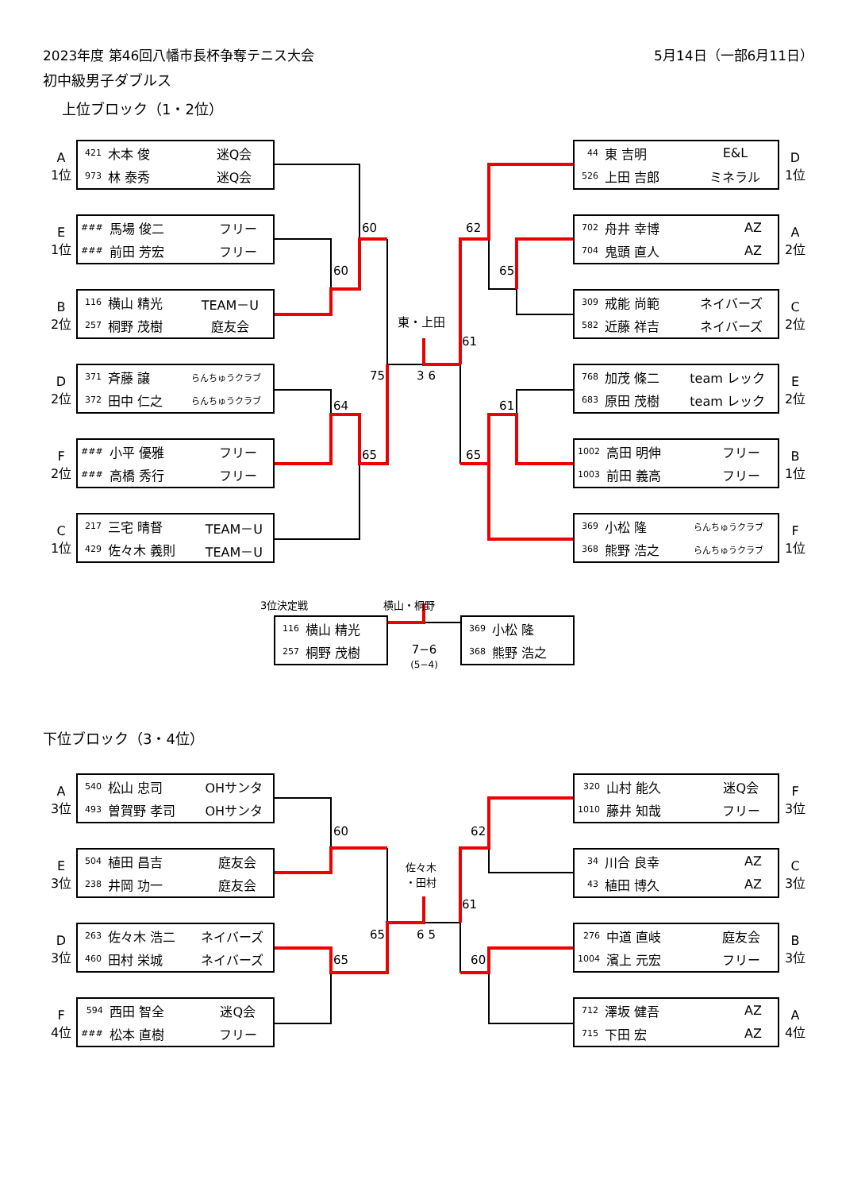2023年度 第46回八幡市長杯争奪テニス大会 5月14日（一部6月11日）
初中級男子ダブルス
上位ブロック（1・2位）
A
1位
| 421 | 木本 俊 | 迷Q会 |
| 973 | 林 泰秀 | 迷Q会 |
| 44 | 東 吉明 | E&L |
| 526 | 上田 吉郎 | ミネラル |
D
1位
E
1位
| ### | 馬場 俊二 | フリー |
| ### | 前田 芳宏 | フリー |
60 62
60 65
| 702 | 舟井 幸博 | AZ |
| 704 | 鬼頭 直人 | AZ |
A
2位
B
2位
| 116 | 横山 精光 | TEAM－U |
| 257 | 桐野 茂樹 | 庭友会 |
東・上田
61
| 309 | 戒能 尚範 | ネイバーズ |
| 582 | 近藤 祥吉 | ネイバーズ |
C
2位
D
2位
| 371 | 斉藤 譲 | らんちゅうクラブ |
| 372 | 田中 仁之 | らんちゅうクラブ |
75 3 6
64 61
| 768 | 加茂 條二 | team レック |
| 683 | 原田 茂樹 | team レック |
E
2位
F
2位
| ### | 小平 優雅 | フリー |
| ### | 高橋 秀行 | フリー |
65 65
| 1002 | 高田 明伸 | フリー |
| 1003 | 前田 義高 | フリー |
B
1位
C
1位
| 217 | 三宅 晴督 | TEAM－U |
| 429 | 佐々木 義則 | TEAM－U |
| 369 | 小松 隆 | らんちゅうクラブ |
| 368 | 熊野 浩之 | らんちゅうクラブ |
F
1位
3位決定戦 横山・桐野
| 116 | 横山 精光 |
| 257 | 桐野 茂樹 |
7−6
(5−4)
| 369 | 小松 隆 |
| 368 | 熊野 浩之 |
下位ブロック（3・4位）
A
3位
| 540 | 松山 忠司 | OHサンタ |
| 493 | 曽賀野 孝司 | OHサンタ |
60 62
| 320 | 山村 能久 | 迷Q会 |
| 1010 | 藤井 知哉 | フリー |
F
3位
E
3位
| 504 | 植田 昌吉 | 庭友会 |
| 238 | 井岡 功一 | 庭友会 |
佐々木
・田村
61
| 34 | 川合 良幸 | AZ |
| 43 | 植田 博久 | AZ |
C
3位
D
3位
| 263 | 佐々木 浩二 | ネイバーズ |
| 460 | 田村 栄城 | ネイバーズ |
65 6 5
65 60
| 276 | 中道 直岐 | 庭友会 |
| 1004 | 濱上 元宏 | フリー |
B
3位
F
4位
| 594 | 西田 智全 | 迷Q会 |
| ### | 松本 直樹 | フリー |
| 712 | 澤坂 健吾 | AZ |
| 715 | 下田 宏 | AZ |
A
4位